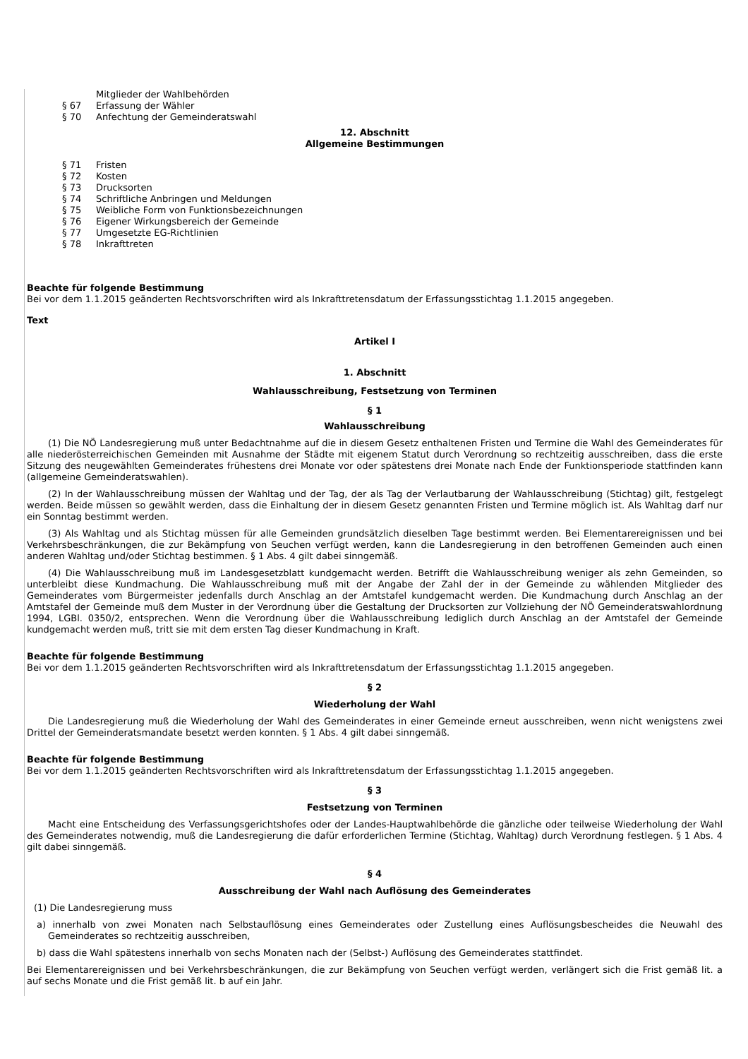Mitglieder der Wahlbehörden
§ 67 Erfassung der Wähler
§ 70 Anfechtung der Gemeinderatswahl
12. Abschnitt
Allgemeine Bestimmungen
§ 71 Fristen
§ 72 Kosten
§ 73 Drucksorten
§ 74 Schriftliche Anbringen und Meldungen
§ 75 Weibliche Form von Funktionsbezeichnungen
§ 76 Eigener Wirkungsbereich der Gemeinde
§ 77 Umgesetzte EG-Richtlinien
§ 78 Inkrafttreten
Beachte für folgende Bestimmung
Bei vor dem 1.1.2015 geänderten Rechtsvorschriften wird als Inkrafttretensdatum der Erfassungsstichtag 1.1.2015 angegeben.
Text
Artikel I
1. Abschnitt
Wahlausschreibung, Festsetzung von Terminen
§ 1
Wahlausschreibung
(1) Die NÖ Landesregierung muß unter Bedachtnahme auf die in diesem Gesetz enthaltenen Fristen und Termine die Wahl des Gemeinderates für alle niederösterreichischen Gemeinden mit Ausnahme der Städte mit eigenem Statut durch Verordnung so rechtzeitig ausschreiben, dass die erste Sitzung des neugewählten Gemeinderates frühestens drei Monate vor oder spätestens drei Monate nach Ende der Funktionsperiode stattfinden kann (allgemeine Gemeinderatswahlen).
(2) In der Wahlausschreibung müssen der Wahltag und der Tag, der als Tag der Verlautbarung der Wahlausschreibung (Stichtag) gilt, festgelegt werden. Beide müssen so gewählt werden, dass die Einhaltung der in diesem Gesetz genannten Fristen und Termine möglich ist. Als Wahltag darf nur ein Sonntag bestimmt werden.
(3) Als Wahltag und als Stichtag müssen für alle Gemeinden grundsätzlich dieselben Tage bestimmt werden. Bei Elementarereignissen und bei Verkehrsbeschränkungen, die zur Bekämpfung von Seuchen verfügt werden, kann die Landesregierung in den betroffenen Gemeinden auch einen anderen Wahltag und/oder Stichtag bestimmen. § 1 Abs. 4 gilt dabei sinngemäß.
(4) Die Wahlausschreibung muß im Landesgesetzblatt kundgemacht werden. Betrifft die Wahlausschreibung weniger als zehn Gemeinden, so unterbleibt diese Kundmachung. Die Wahlausschreibung muß mit der Angabe der Zahl der in der Gemeinde zu wählenden Mitglieder des Gemeinderates vom Bürgermeister jedenfalls durch Anschlag an der Amtstafel kundgemacht werden. Die Kundmachung durch Anschlag an der Amtstafel der Gemeinde muß dem Muster in der Verordnung über die Gestaltung der Drucksorten zur Vollziehung der NÖ Gemeinderatswahlordnung 1994, LGBl. 0350/2, entsprechen. Wenn die Verordnung über die Wahlausschreibung lediglich durch Anschlag an der Amtstafel der Gemeinde kundgemacht werden muß, tritt sie mit dem ersten Tag dieser Kundmachung in Kraft.
Beachte für folgende Bestimmung
Bei vor dem 1.1.2015 geänderten Rechtsvorschriften wird als Inkrafttretensdatum der Erfassungsstichtag 1.1.2015 angegeben.
§ 2
Wiederholung der Wahl
Die Landesregierung muß die Wiederholung der Wahl des Gemeinderates in einer Gemeinde erneut ausschreiben, wenn nicht wenigstens zwei Drittel der Gemeinderatsmandate besetzt werden konnten. § 1 Abs. 4 gilt dabei sinngemäß.
Beachte für folgende Bestimmung
Bei vor dem 1.1.2015 geänderten Rechtsvorschriften wird als Inkrafttretensdatum der Erfassungsstichtag 1.1.2015 angegeben.
§ 3
Festsetzung von Terminen
Macht eine Entscheidung des Verfassungsgerichtshofes oder der Landes-Hauptwahlbehörde die gänzliche oder teilweise Wiederholung der Wahl des Gemeinderates notwendig, muß die Landesregierung die dafür erforderlichen Termine (Stichtag, Wahltag) durch Verordnung festlegen. § 1 Abs. 4 gilt dabei sinngemäß.
§ 4
Ausschreibung der Wahl nach Auflösung des Gemeinderates
(1) Die Landesregierung muss
a) innerhalb von zwei Monaten nach Selbstauflösung eines Gemeinderates oder Zustellung eines Auflösungsbescheides die Neuwahl des Gemeinderates so rechtzeitig ausschreiben,
b) dass die Wahl spätestens innerhalb von sechs Monaten nach der (Selbst-) Auflösung des Gemeinderates stattfindet.
Bei Elementarereignissen und bei Verkehrsbeschränkungen, die zur Bekämpfung von Seuchen verfügt werden, verlängert sich die Frist gemäß lit. a auf sechs Monate und die Frist gemäß lit. b auf ein Jahr.